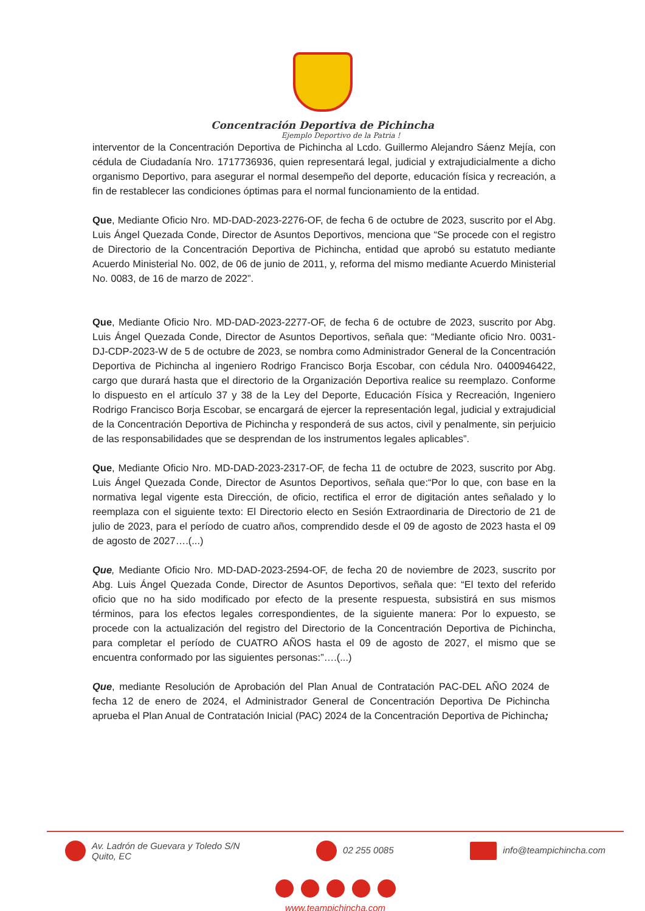Concentración Deportiva de Pichincha
Ejemplo Deportivo de la Patria !
interventor de la Concentración Deportiva de Pichincha al Lcdo. Guillermo Alejandro Sáenz Mejía, con cédula de Ciudadanía Nro. 1717736936, quien representará legal, judicial y extrajudicialmente a dicho organismo Deportivo, para asegurar el normal desempeño del deporte, educación física y recreación, a fin de restablecer las condiciones óptimas para el normal funcionamiento de la entidad.
Que, Mediante Oficio Nro. MD-DAD-2023-2276-OF, de fecha 6 de octubre de 2023, suscrito por el Abg. Luis Ángel Quezada Conde, Director de Asuntos Deportivos, menciona que “Se procede con el registro de Directorio de la Concentración Deportiva de Pichincha, entidad que aprobó su estatuto mediante Acuerdo Ministerial No. 002, de 06 de junio de 2011, y, reforma del mismo mediante Acuerdo Ministerial No. 0083, de 16 de marzo de 2022”.
Que, Mediante Oficio Nro. MD-DAD-2023-2277-OF, de fecha 6 de octubre de 2023, suscrito por Abg. Luis Ángel Quezada Conde, Director de Asuntos Deportivos, señala que: “Mediante oficio Nro. 0031-DJ-CDP-2023-W de 5 de octubre de 2023, se nombra como Administrador General de la Concentración Deportiva de Pichincha al ingeniero Rodrigo Francisco Borja Escobar, con cédula Nro. 0400946422, cargo que durará hasta que el directorio de la Organización Deportiva realice su reemplazo. Conforme lo dispuesto en el artículo 37 y 38 de la Ley del Deporte, Educación Física y Recreación, Ingeniero Rodrigo Francisco Borja Escobar, se encargará de ejercer la representación legal, judicial y extrajudicial de la Concentración Deportiva de Pichincha y responderá de sus actos, civil y penalmente, sin perjuicio de las responsabilidades que se desprendan de los instrumentos legales aplicables”.
Que, Mediante Oficio Nro. MD-DAD-2023-2317-OF, de fecha 11 de octubre de 2023, suscrito por Abg. Luis Ángel Quezada Conde, Director de Asuntos Deportivos, señala que:“Por lo que, con base en la normativa legal vigente esta Dirección, de oficio, rectifica el error de digitación antes señalado y lo reemplaza con el siguiente texto: El Directorio electo en Sesión Extraordinaria de Directorio de 21 de julio de 2023, para el período de cuatro años, comprendido desde el 09 de agosto de 2023 hasta el 09 de agosto de 2027….(...)
Que, Mediante Oficio Nro. MD-DAD-2023-2594-OF, de fecha 20 de noviembre de 2023, suscrito por Abg. Luis Ángel Quezada Conde, Director de Asuntos Deportivos, señala que: “El texto del referido oficio que no ha sido modificado por efecto de la presente respuesta, subsistirá en sus mismos términos, para los efectos legales correspondientes, de la siguiente manera: Por lo expuesto, se procede con la actualización del registro del Directorio de la Concentración Deportiva de Pichincha, para completar el período de CUATRO AÑOS hasta el 09 de agosto de 2027, el mismo que se encuentra conformado por las siguientes personas:”….(...)
Que, mediante Resolución de Aprobación del Plan Anual de Contratación PAC-DEL AÑO 2024 de fecha 12 de enero de 2024, el Administrador General de Concentración Deportiva De Pichincha aprueba el Plan Anual de Contratación Inicial (PAC) 2024 de la Concentración Deportiva de Pichincha;
Av. Ladrón de Guevara y Toledo S/N
Quito, EC
02 255 0085 info@teampichincha.com
www.teampichincha.com